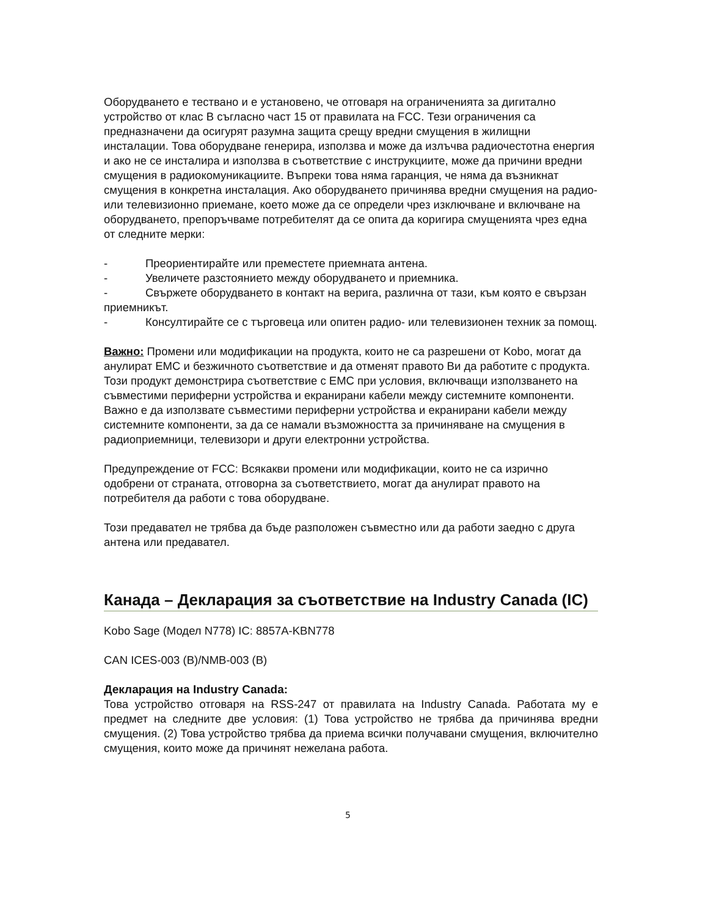Оборудването е тествано и е установено, че отговаря на ограниченията за дигитално устройство от клас B съгласно част 15 от правилата на FCC. Тези ограничения са предназначени да осигурят разумна защита срещу вредни смущения в жилищни инсталации. Това оборудване генерира, използва и може да излъчва радиочестотна енергия и ако не се инсталира и използва в съответствие с инструкциите, може да причини вредни смущения в радиокомуникациите. Въпреки това няма гаранция, че няма да възникнат смущения в конкретна инсталация. Ако оборудването причинява вредни смущения на радио- или телевизионно приемане, което може да се определи чрез изключване и включване на оборудването, препоръчваме потребителят да се опита да коригира смущенията чрез една от следните мерки:
- Преориентирайте или преместете приемната антена.
- Увеличете разстоянието между оборудването и приемника.
- Свържете оборудването в контакт на верига, различна от тази, към която е свързан приемникът.
- Консултирайте се с търговеца или опитен радио- или телевизионен техник за помощ.
Важно: Промени или модификации на продукта, които не са разрешени от Kobo, могат да анулират EMC и безжичното съответствие и да отменят правото Ви да работите с продукта. Този продукт демонстрира съответствие с EMC при условия, включващи използването на съвместими периферни устройства и екранирани кабели между системните компоненти. Важно е да използвате съвместими периферни устройства и екранирани кабели между системните компоненти, за да се намали възможността за причиняване на смущения в радиоприемници, телевизори и други електронни устройства.
Предупреждение от FCC: Всякакви промени или модификации, които не са изрично одобрени от страната, отговорна за съответствието, могат да анулират правото на потребителя да работи с това оборудване.
Този предавател не трябва да бъде разположен съвместно или да работи заедно с друга антена или предавател.
Канада – Декларация за съответствие на Industry Canada (IC)
Kobo Sage (Модел N778) IC: 8857A-KBN778
CAN ICES-003 (B)/NMB-003 (B)
Декларация на Industry Canada:
Това устройство отговаря на RSS-247 от правилата на Industry Canada. Работата му е предмет на следните две условия: (1) Това устройство не трябва да причинява вредни смущения. (2) Това устройство трябва да приема всички получавани смущения, включително смущения, които може да причинят нежелана работа.
5